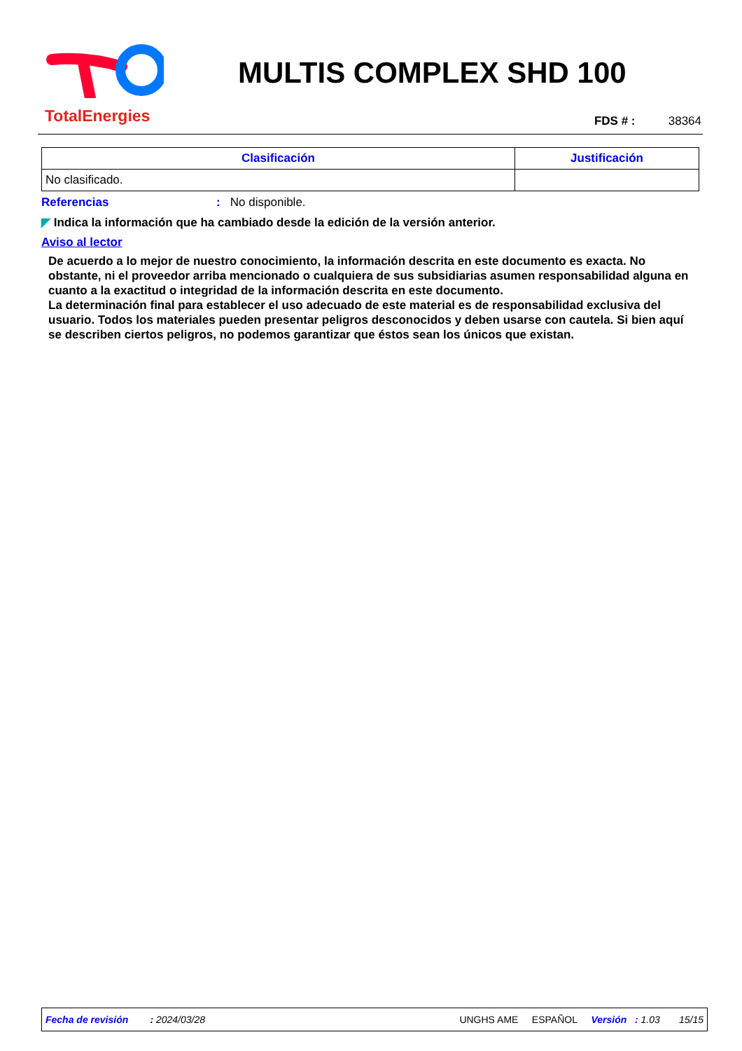TotalEnergies
MULTIS COMPLEX SHD 100
FDS # : 38364
| Clasificación | Justificación |
| --- | --- |
| No clasificado. | |
Referencias: No disponible.
◤ Indica la información que ha cambiado desde la edición de la versión anterior.
Aviso al lector
De acuerdo a lo mejor de nuestro conocimiento, la información descrita en este documento es exacta. No obstante, ni el proveedor arriba mencionado o cualquiera de sus subsidiarias asumen responsabilidad alguna en cuanto a la exactitud o integridad de la información descrita en este documento.
La determinación final para establecer el uso adecuado de este material es de responsabilidad exclusiva del usuario. Todos los materiales pueden presentar peligros desconocidos y deben usarse con cautela. Si bien aquí se describen ciertos peligros, no podemos garantizar que éstos sean los únicos que existan.
Fecha de revisión : 2024/03/28 UNGHS AME ESPAÑOL Versión : 1.03 15/15